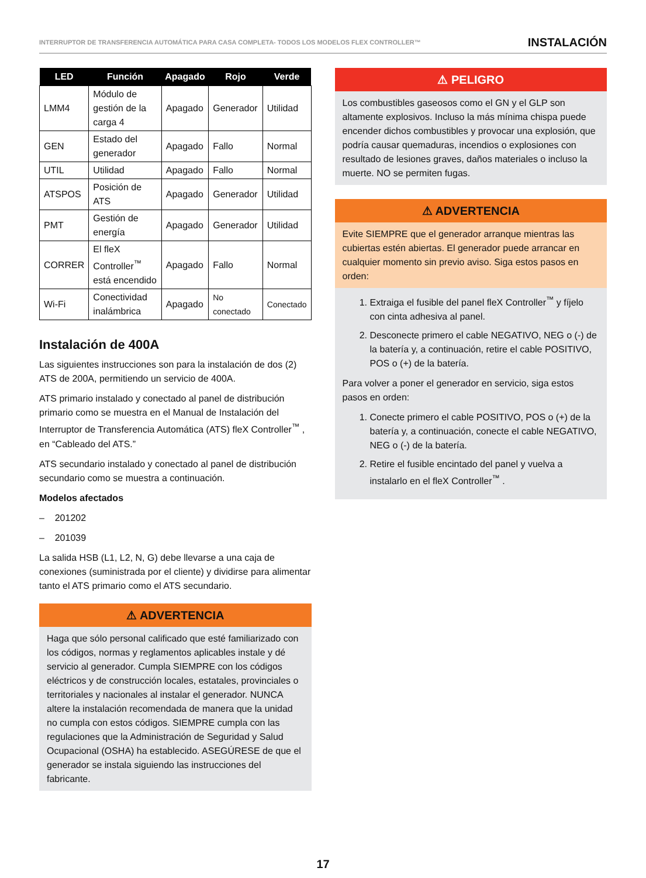INTERRUPTOR DE TRANSFERENCIA AUTOMÁTICA PARA CASA COMPLETA- TODOS LOS MODELOS FLEX CONTROLLER™ INSTALACIÓN
| LED | Función | Apagado | Rojo | Verde |
| --- | --- | --- | --- | --- |
| LMM4 | Módulo de gestión de la carga 4 | Apagado | Generador | Utilidad |
| GEN | Estado del generador | Apagado | Fallo | Normal |
| UTIL | Utilidad | Apagado | Fallo | Normal |
| ATSPOS | Posición de ATS | Apagado | Generador | Utilidad |
| PMT | Gestión de energía | Apagado | Generador | Utilidad |
| CORRER | El fleX Controller<sup>™</sup> está encendido | Apagado | Fallo | Normal |
| Wi-Fi | Conectividad inalámbrica | Apagado | No conectado | Conectado |
Instalación de 400A
Las siguientes instrucciones son para la instalación de dos (2) ATS de 200A, permitiendo un servicio de 400A.
ATS primario instalado y conectado al panel de distribución primario como se muestra en el Manual de Instalación del Interruptor de Transferencia Automática (ATS) fleX Controller<sup>™</sup> , en “Cableado del ATS.”
ATS secundario instalado y conectado al panel de distribución secundario como se muestra a continuación.
Modelos afectados
– 201202
– 201039
La salida HSB (L1, L2, N, G) debe llevarse a una caja de conexiones (suministrada por el cliente) y dividirse para alimentar tanto el ATS primario como el ATS secundario.
⚠ ADVERTENCIA
Haga que sólo personal calificado que esté familiarizado con los códigos, normas y reglamentos aplicables instale y dé servicio al generador. Cumpla SIEMPRE con los códigos eléctricos y de construcción locales, estatales, provinciales o territoriales y nacionales al instalar el generador. NUNCA altere la instalación recomendada de manera que la unidad no cumpla con estos códigos. SIEMPRE cumpla con las regulaciones que la Administración de Seguridad y Salud Ocupacional (OSHA) ha establecido. ASEGÚRESE de que el generador se instala siguiendo las instrucciones del fabricante.
⚠ PELIGRO
Los combustibles gaseosos como el GN y el GLP son altamente explosivos. Incluso la más mínima chispa puede encender dichos combustibles y provocar una explosión, que podría causar quemaduras, incendios o explosiones con resultado de lesiones graves, daños materiales o incluso la muerte. NO se permiten fugas.
⚠ ADVERTENCIA
Evite SIEMPRE que el generador arranque mientras las cubiertas estén abiertas. El generador puede arrancar en cualquier momento sin previo aviso. Siga estos pasos en orden:
1. Extraiga el fusible del panel fleX Controller<sup>™</sup> y fíjelo con cinta adhesiva al panel.
2. Desconecte primero el cable NEGATIVO, NEG o (-) de la batería y, a continuación, retire el cable POSITIVO, POS o (+) de la batería.
Para volver a poner el generador en servicio, siga estos pasos en orden:
1. Conecte primero el cable POSITIVO, POS o (+) de la batería y, a continuación, conecte el cable NEGATIVO, NEG o (-) de la batería.
2. Retire el fusible encintado del panel y vuelva a instalarlo en el fleX Controller<sup>™</sup> .
17